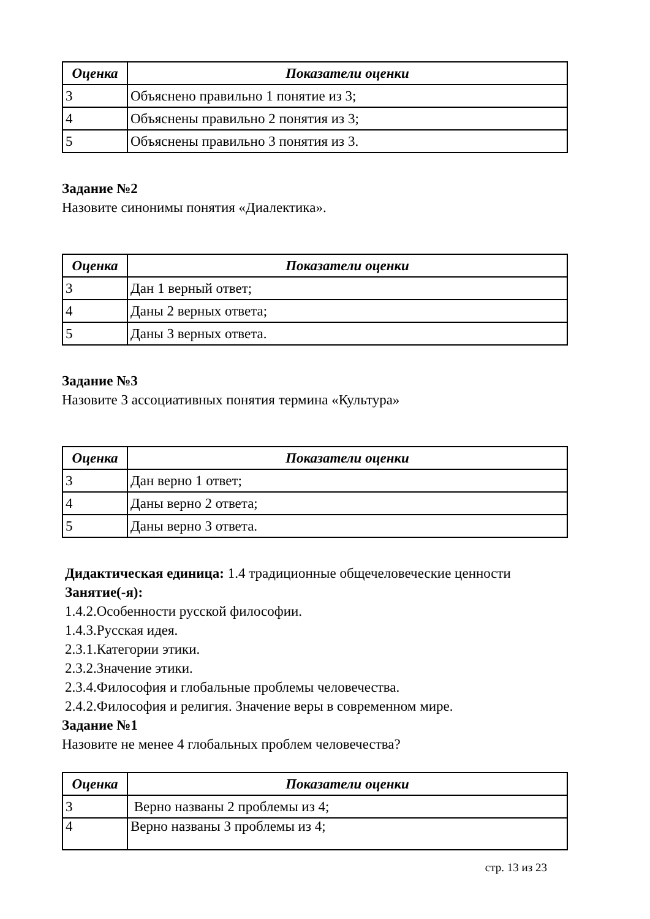| Оценка | Показатели оценки |
| --- | --- |
| 3 | Объяснено правильно 1 понятие из 3; |
| 4 | Объяснены правильно 2 понятия из 3; |
| 5 | Объяснены правильно 3 понятия из 3. |
Задание №2
Назовите синонимы понятия «Диалектика».
| Оценка | Показатели оценки |
| --- | --- |
| 3 | Дан 1 верный ответ; |
| 4 | Даны 2 верных ответа; |
| 5 | Даны 3 верных ответа. |
Задание №3
Назовите 3 ассоциативных понятия термина «Культура»
| Оценка | Показатели оценки |
| --- | --- |
| 3 | Дан верно 1 ответ; |
| 4 | Даны верно 2 ответа; |
| 5 | Даны верно 3 ответа. |
Дидактическая единица: 1.4 традиционные общечеловеческие ценности
Занятие(-я):
1.4.2.Особенности русской философии.
1.4.3.Русская идея.
2.3.1.Категории этики.
2.3.2.Значение этики.
2.3.4.Философия и глобальные проблемы человечества.
2.4.2.Философия и религия. Значение веры в современном мире.
Задание №1
Назовите не менее 4 глобальных проблем человечества?
| Оценка | Показатели оценки |
| --- | --- |
| 3 | Верно названы 2 проблемы из 4; |
| 4 | Верно названы 3 проблемы из 4; |
стр. 13 из 23